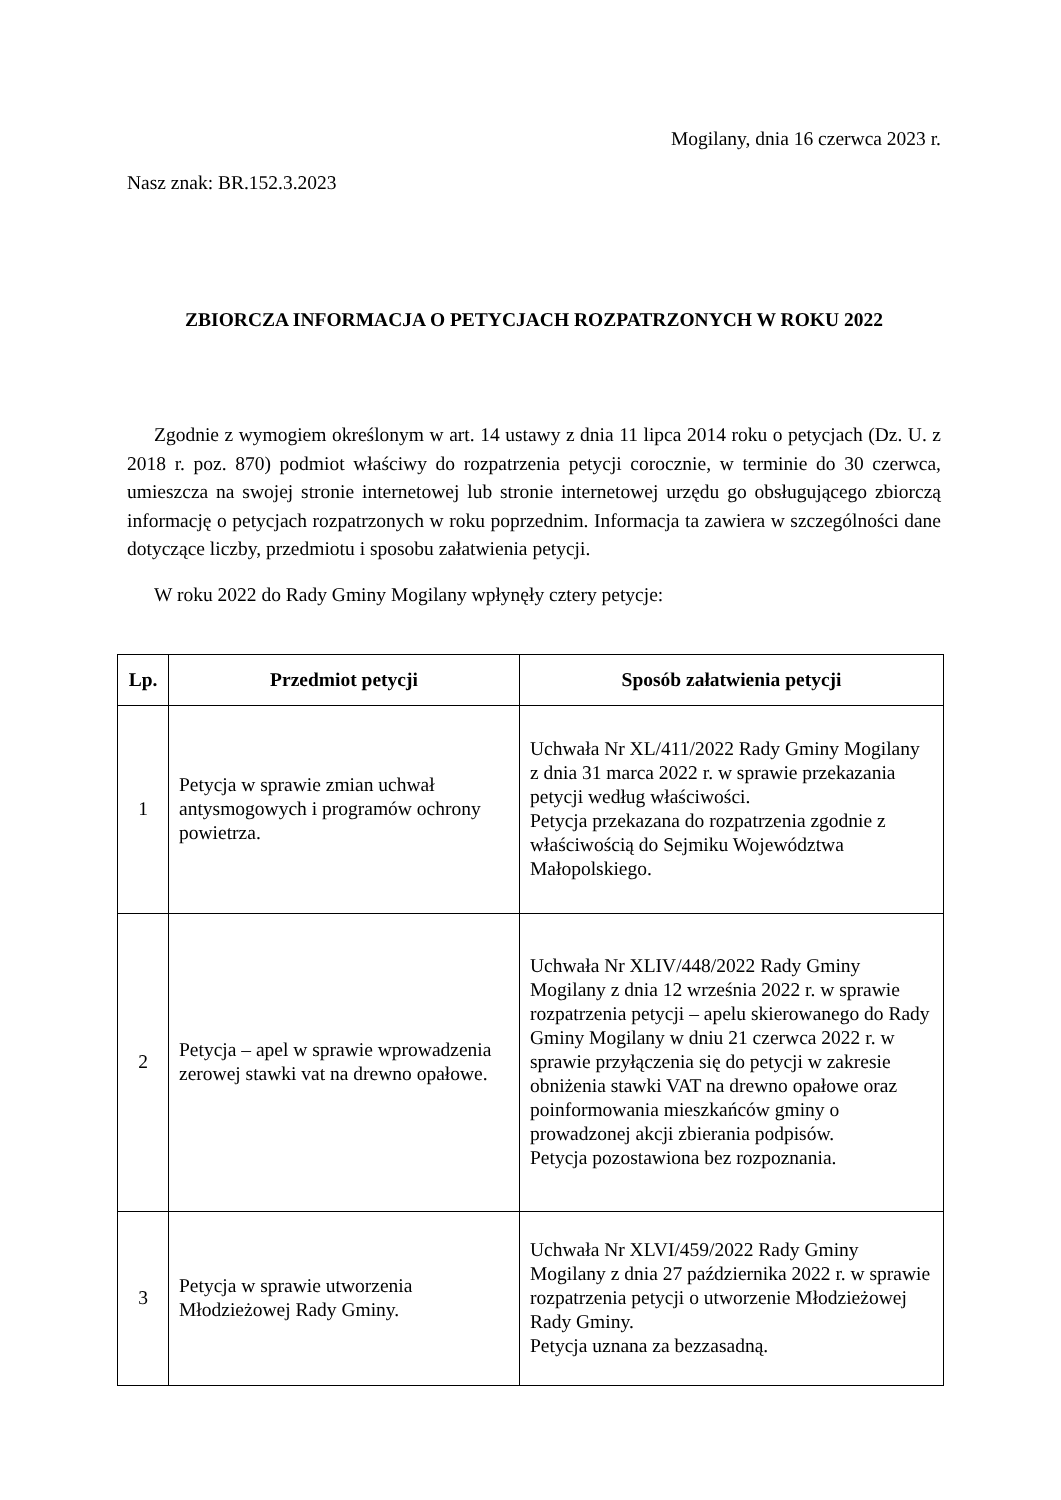Mogilany, dnia 16 czerwca 2023 r.
Nasz znak: BR.152.3.2023
ZBIORCZA INFORMACJA O PETYCJACH ROZPATRZONYCH W ROKU 2022
Zgodnie z wymogiem określonym w art. 14 ustawy z dnia 11 lipca 2014 roku o petycjach (Dz. U. z 2018 r. poz. 870) podmiot właściwy do rozpatrzenia petycji corocznie, w terminie do 30 czerwca, umieszcza na swojej stronie internetowej lub stronie internetowej urzędu go obsługującego zbiorczą informację o petycjach rozpatrzonych w roku poprzednim. Informacja ta zawiera w szczególności dane dotyczące liczby, przedmiotu i sposobu załatwienia petycji.
W roku 2022 do Rady Gminy Mogilany wpłynęły cztery petycje:
| Lp. | Przedmiot petycji | Sposób załatwienia petycji |
| --- | --- | --- |
| 1 | Petycja w sprawie zmian uchwał antysmogowych i programów ochrony powietrza. | Uchwała Nr XL/411/2022 Rady Gminy Mogilany z dnia 31 marca 2022 r. w sprawie przekazania petycji według właściwości. Petycja przekazana do rozpatrzenia zgodnie z właściwością do Sejmiku Województwa Małopolskiego. |
| 2 | Petycja – apel w sprawie wprowadzenia zerowej stawki vat na drewno opałowe. | Uchwała Nr XLIV/448/2022 Rady Gminy Mogilany z dnia 12 września 2022 r. w sprawie rozpatrzenia petycji – apelu skierowanego do Rady Gminy Mogilany w dniu 21 czerwca 2022 r. w sprawie przyłączenia się do petycji w zakresie obniżenia stawki VAT na drewno opałowe oraz poinformowania mieszkańców gminy o prowadzonej akcji zbierania podpisów. Petycja pozostawiona bez rozpoznania. |
| 3 | Petycja w sprawie utworzenia Młodzieżowej Rady Gminy. | Uchwała Nr XLVI/459/2022 Rady Gminy Mogilany z dnia 27 października 2022 r. w sprawie rozpatrzenia petycji o utworzenie Młodzieżowej Rady Gminy. Petycja uznana za bezzasadną. |